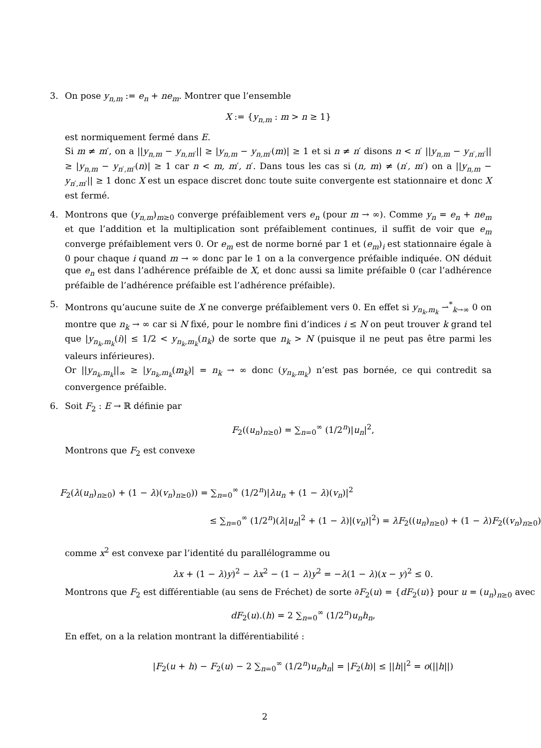3. On pose y<sub>n,m</sub> := e<sub>n</sub> + ne<sub>m</sub>. Montrer que l’ensemble
X := {y<sub>n,m</sub> : m > n ≥ 1}
est normiquement fermé dans E.
Si m ≠ m′, on a ||y<sub>n,m</sub> − y<sub>n,m′</sub>|| ≥ |y<sub>n,m</sub> − y<sub>n,m′</sub>(m)| ≥ 1 et si n ≠ n′ disons n < n′ ||y<sub>n,m</sub> − y<sub>n′,m′</sub>|| ≥ |y<sub>n,m</sub> − y<sub>n′,m′</sub>(n)| ≥ 1 car n < m, m′, n′. Dans tous les cas si (n, m) ≠ (n′, m′) on a ||y<sub>n,m</sub> − y<sub>n′,m′</sub>|| ≥ 1 donc X est un espace discret donc toute suite convergente est stationnaire et donc X est fermé.
4. Montrons que (y<sub>n,m</sub>)<sub>m≥0</sub> converge préfaiblement vers e<sub>n</sub> (pour m → ∞). Comme y<sub>n</sub> = e<sub>n</sub> + ne<sub>m</sub> et que l’addition et la multiplication sont préfaiblement continues, il suffit de voir que e<sub>m</sub> converge préfaiblement vers 0. Or e<sub>m</sub> est de norme borné par 1 et (e<sub>m</sub>)<sub>i</sub> est stationnaire égale à 0 pour chaque i quand m → ∞ donc par le 1 on a la convergence préfaible indiquée. ON déduit que e<sub>n</sub> est dans l’adhérence préfaible de X, et donc aussi sa limite préfaible 0 (car l’adhérence préfaible de l’adhérence préfaible est l’adhérence préfaible).
5. Montrons qu’aucune suite de X ne converge préfaiblement vers 0. En effet si y<sub>n<sub>k</sub>,m<sub>k</sub></sub> ⇀<sup>*</sup><sub>k→∞</sub> 0 on montre que n<sub>k</sub> → ∞ car si N fixé, pour le nombre fini d’indices i ≤ N on peut trouver k grand tel que |y<sub>n<sub>k</sub>,m<sub>k</sub></sub>(i)| ≤ 1/2 < y<sub>n<sub>k</sub>,m<sub>k</sub></sub>(n<sub>k</sub>) de sorte que n<sub>k</sub> > N (puisque il ne peut pas être parmi les valeurs inférieures).
Or ||y<sub>n<sub>k</sub>,m<sub>k</sub></sub>||<sub>∞</sub> ≥ |y<sub>n<sub>k</sub>,m<sub>k</sub></sub>(m<sub>k</sub>)| = n<sub>k</sub> → ∞ donc (y<sub>n<sub>k</sub>,m<sub>k</sub></sub>) n’est pas bornée, ce qui contredit sa convergence préfaible.
6. Soit F<sub>2</sub> : E → ℝ définie par
F<sub>2</sub>((u<sub>n</sub>)<sub>n≥0</sub>) = ∑<sub>n=0</sub><sup>∞</sup> (1/2<sup>n</sup>)|u<sub>n</sub>|<sup>2</sup>,
Montrons que F<sub>2</sub> est convexe
F<sub>2</sub>(λ(u<sub>n</sub>)<sub>n≥0</sub>) + (1 − λ)(v<sub>n</sub>)<sub>n≥0</sub>)) = ∑<sub>n=0</sub><sup>∞</sup> (1/2<sup>n</sup>)|λu<sub>n</sub> + (1 − λ)(v<sub>n</sub>)|<sup>2</sup>
≤ ∑<sub>n=0</sub><sup>∞</sup> (1/2<sup>n</sup>)(λ|u<sub>n</sub>|<sup>2</sup> + (1 − λ)|(v<sub>n</sub>)|<sup>2</sup>) = λF<sub>2</sub>((u<sub>n</sub>)<sub>n≥0</sub>) + (1 − λ)F<sub>2</sub>((v<sub>n</sub>)<sub>n≥0</sub>)
comme x<sup>2</sup> est convexe par l’identité du parallélogramme ou
λx + (1 − λ)y)<sup>2</sup> − λx<sup>2</sup> − (1 − λ)y<sup>2</sup> = −λ(1 − λ)(x − y)<sup>2</sup> ≤ 0.
Montrons que F<sub>2</sub> est différentiable (au sens de Fréchet) de sorte ∂F<sub>2</sub>(u) = {dF<sub>2</sub>(u)} pour u = (u<sub>n</sub>)<sub>n≥0</sub> avec
dF<sub>2</sub>(u).(h) = 2 ∑<sub>n=0</sub><sup>∞</sup> (1/2<sup>n</sup>)u<sub>n</sub>h<sub>n</sub>,
En effet, on a la relation montrant la différentiabilité :
|F<sub>2</sub>(u + h) − F<sub>2</sub>(u) − 2 ∑<sub>n=0</sub><sup>∞</sup> (1/2<sup>n</sup>)u<sub>n</sub>h<sub>n</sub>| = |F<sub>2</sub>(h)| ≤ ||h||<sup>2</sup> = o(||h||)
2